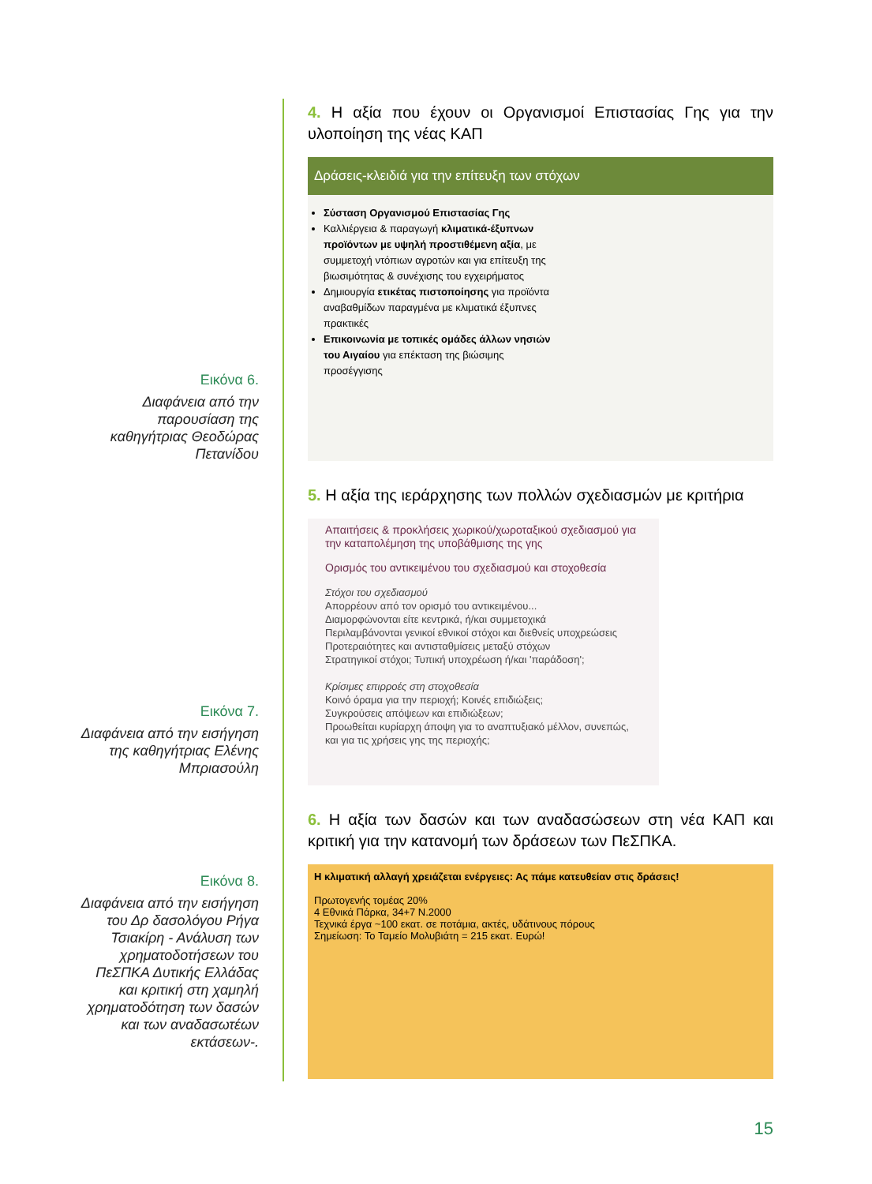Εικόνα 6.
Διαφάνεια από την παρουσίαση της καθηγήτριας Θεοδώρας Πετανίδου
Εικόνα 7.
Διαφάνεια από την εισήγηση της καθηγήτριας Ελένης Μπριασούλη
Εικόνα 8.
Διαφάνεια από την εισήγηση του Δρ δασολόγου Ρήγα Τσιακίρη - Ανάλυση των χρηματοδοτήσεων του ΠεΣΠΚΑ Δυτικής Ελλάδας και κριτική στη χαμηλή χρηματοδότηση των δασών και των αναδασωτέων εκτάσεων-.
4. Η αξία που έχουν οι Οργανισμοί Επιστασίας Γης για την υλοποίηση της νέας ΚΑΠ
Δράσεις-κλειδιά για την επίτευξη των στόχων
Σύσταση Οργανισμού Επιστασίας Γης
Καλλιέργεια & παραγωγή κλιματικά-έξυπνων προϊόντων με υψηλή προστιθέμενη αξία, με συμμετοχή ντόπιων αγροτών και για επίτευξη της βιωσιμότητας & συνέχισης του εγχειρήματος
Δημιουργία ετικέτας πιστοποίησης για προϊόντα αναβαθμίδων παραγμένα με κλιματικά έξυπνες πρακτικές
Επικοινωνία με τοπικές ομάδες άλλων νησιών του Αιγαίου για επέκταση της βιώσιμης προσέγγισης
5. Η αξία της ιεράρχησης των πολλών σχεδιασμών με κριτήρια
Απαιτήσεις & προκλήσεις χωρικού/χωροταξικού σχεδιασμού για την καταπολέμηση της υποβάθμισης της γης
Ορισμός του αντικειμένου του σχεδιασμού και στοχοθεσία
Στόχοι του σχεδιασμού
Απορρέουν από τον ορισμό του αντικειμένου...
Διαμορφώνονται είτε κεντρικά, ή/και συμμετοχικά
Περιλαμβάνονται γενικοί εθνικοί στόχοι και διεθνείς υποχρεώσεις
Προτεραιότητες και αντισταθμίσεις μεταξύ στόχων
Στρατηγικοί στόχοι; Τυπική υποχρέωση ή/και 'παράδοση';
Κρίσιμες επιρροές στη στοχοθεσία
Κοινό όραμα για την περιοχή; Κοινές επιδιώξεις;
Συγκρούσεις απόψεων και επιδιώξεων;
Προωθείται κυρίαρχη άποψη για το αναπτυξιακό μέλλον, συνεπώς, και για τις χρήσεις γης της περιοχής;
6. Η αξία των δασών και των αναδασώσεων στη νέα ΚΑΠ και κριτική για την κατανομή των δράσεων των ΠεΣΠΚΑ.
Η κλιματική αλλαγή χρειάζεται ενέργειες: Ας πάμε κατευθείαν στις δράσεις!
Πρωτογενής τομέας 20%
4 Εθνικά Πάρκα, 34+7 N.2000
Τεχνικά έργα ~100 εκατ. σε ποτάμια, ακτές, υδάτινους πόρους
Σημείωση: Το Ταμείο Μολυβιάτη = 215 εκατ. Ευρώ!
15